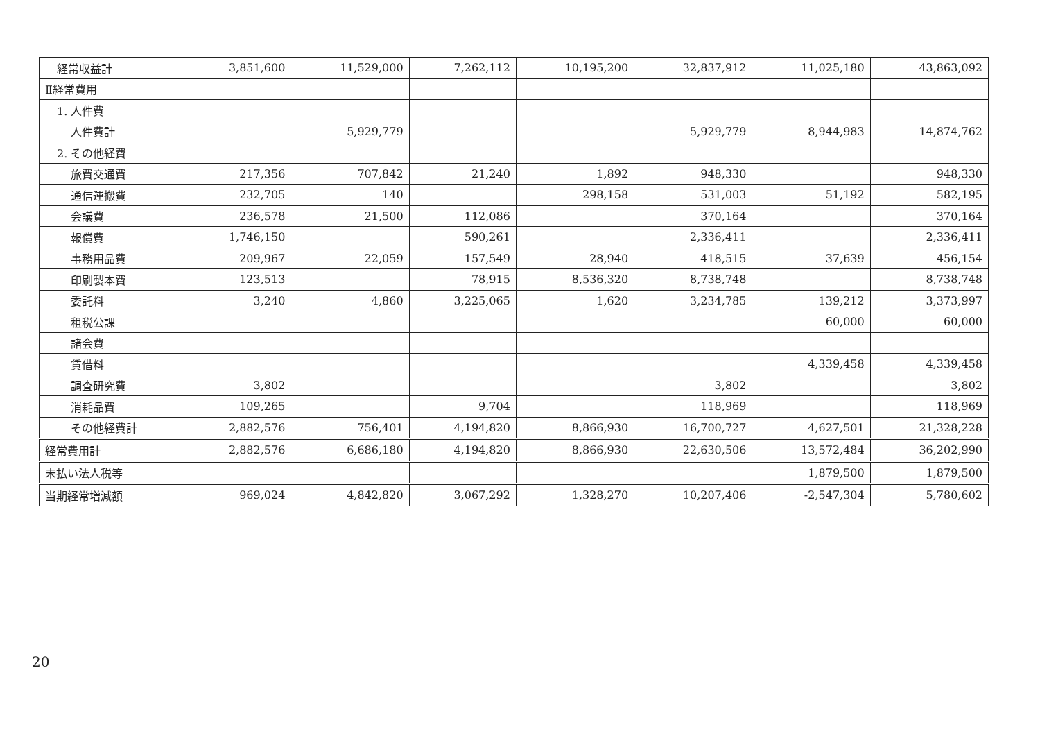| 経常収益計 | 3,851,600 | 11,529,000 | 7,262,112 | 10,195,200 | 32,837,912 | 11,025,180 | 43,863,092 |
| Ⅱ経常費用 | | | | | | | |
| 1. 人件費 | | | | | | | |
| 人件費計 | | 5,929,779 | | | 5,929,779 | 8,944,983 | 14,874,762 |
| 2. その他経費 | | | | | | | |
| 旅費交通費 | 217,356 | 707,842 | 21,240 | 1,892 | 948,330 | | 948,330 |
| 通信運搬費 | 232,705 | 140 | | 298,158 | 531,003 | 51,192 | 582,195 |
| 会議費 | 236,578 | 21,500 | 112,086 | | 370,164 | | 370,164 |
| 報償費 | 1,746,150 | | 590,261 | | 2,336,411 | | 2,336,411 |
| 事務用品費 | 209,967 | 22,059 | 157,549 | 28,940 | 418,515 | 37,639 | 456,154 |
| 印刷製本費 | 123,513 | | 78,915 | 8,536,320 | 8,738,748 | | 8,738,748 |
| 委託料 | 3,240 | 4,860 | 3,225,065 | 1,620 | 3,234,785 | 139,212 | 3,373,997 |
| 租税公課 | | | | | | 60,000 | 60,000 |
| 諸会費 | | | | | | | |
| 賃借料 | | | | | | 4,339,458 | 4,339,458 |
| 調査研究費 | 3,802 | | | | 3,802 | | 3,802 |
| 消耗品費 | 109,265 | | 9,704 | | 118,969 | | 118,969 |
| その他経費計 | 2,882,576 | 756,401 | 4,194,820 | 8,866,930 | 16,700,727 | 4,627,501 | 21,328,228 |
| 経常費用計 | 2,882,576 | 6,686,180 | 4,194,820 | 8,866,930 | 22,630,506 | 13,572,484 | 36,202,990 |
| 未払い法人税等 | | | | | | 1,879,500 | 1,879,500 |
| 当期経常増減額 | 969,024 | 4,842,820 | 3,067,292 | 1,328,270 | 10,207,406 | -2,547,304 | 5,780,602 |
20